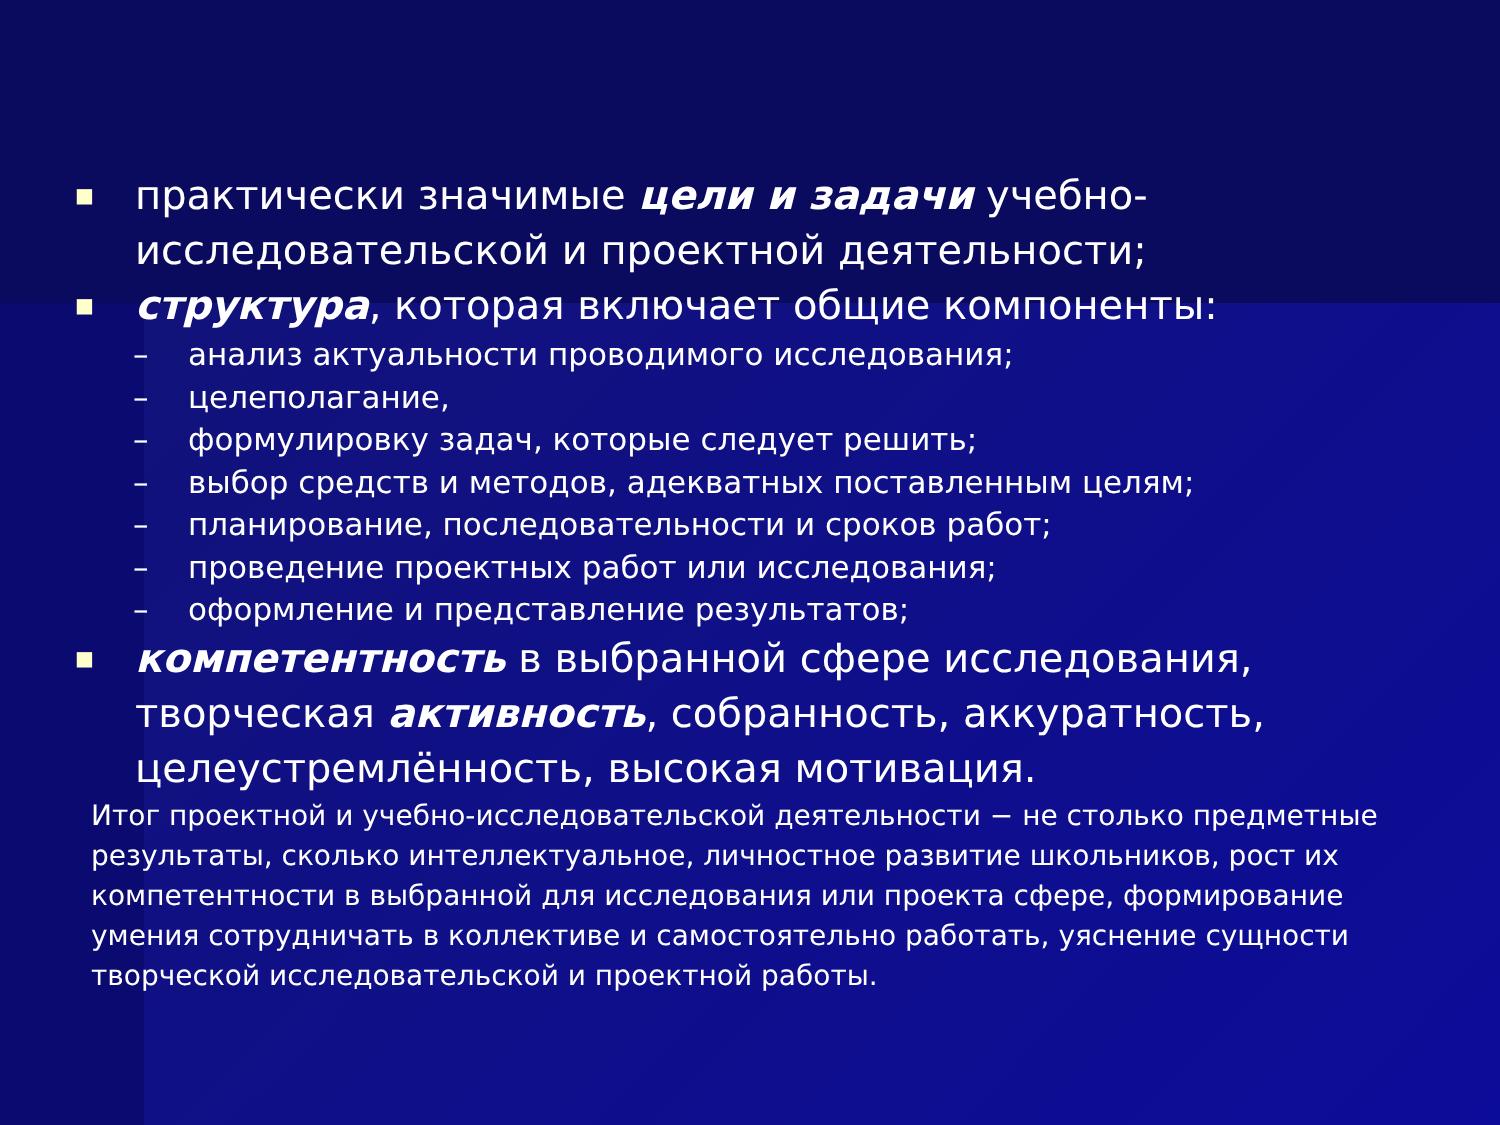■ практически значимые цели и задачи учебно-исследовательской и проектной деятельности;
■ структура, которая включает общие компоненты:
– анализ актуальности проводимого исследования;
– целеполагание,
– формулировку задач, которые следует решить;
– выбор средств и методов, адекватных поставленным целям;
– планирование, последовательности и сроков работ;
– проведение проектных работ или исследования;
– оформление и представление результатов;
■ компетентность в выбранной сфере исследования, творческая активность, собранность, аккуратность, целеустремлённость, высокая мотивация.
Итог проектной и учебно-исследовательской деятельности − не столько предметные результаты, сколько интеллектуальное, личностное развитие школьников, рост их компетентности в выбранной для исследования или проекта сфере, формирование умения сотрудничать в коллективе и самостоятельно работать, уяснение сущности творческой исследовательской и проектной работы.